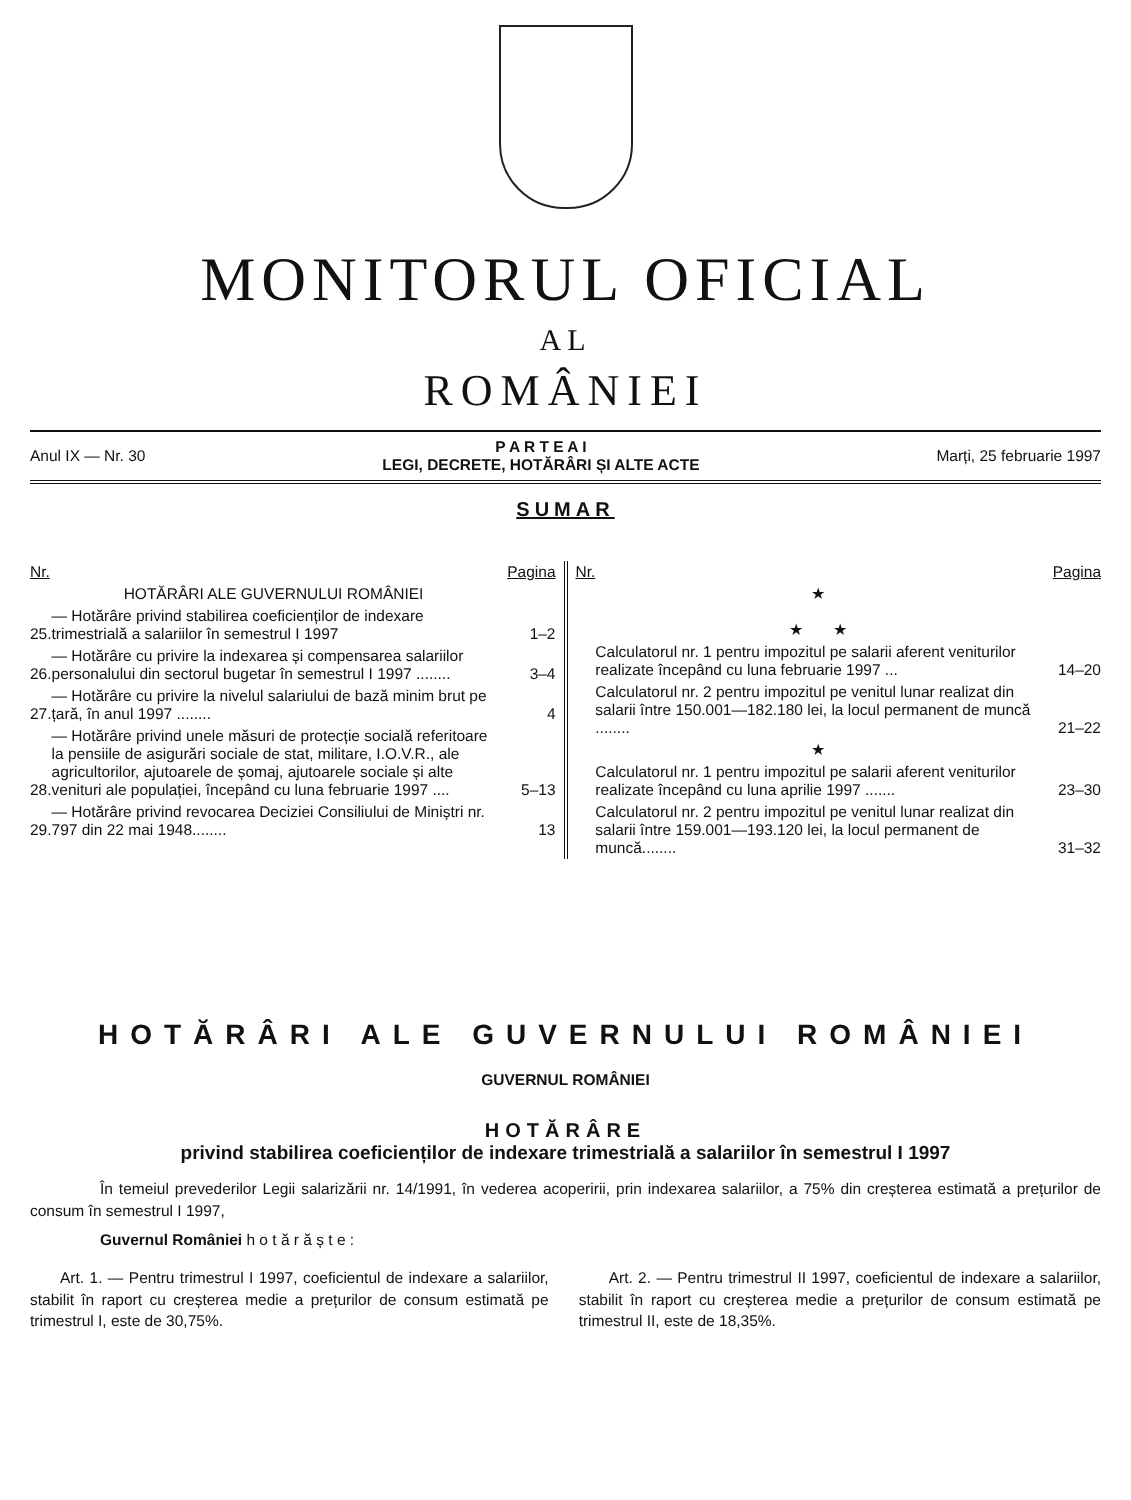MONITORUL OFICIAL
AL
ROMÂNIEI
Anul IX — Nr. 30 P A R T E A I
LEGI, DECRETE, HOTĂRÂRI ȘI ALTE ACTE Marți, 25 februarie 1997
SUMAR
| Nr. | | Pagina |
| --- | --- | --- |
| | HOTĂRÂRI ALE GUVERNULUI ROMÂNIEI | |
| 25. | — Hotărâre privind stabilirea coeficienților de indexare trimestrială a salariilor în semestrul I 1997 | 1–2 |
| 26. | — Hotărâre cu privire la indexarea și compensarea salariilor personalului din sectorul bugetar în semestrul I 1997 ........ | 3–4 |
| 27. | — Hotărâre cu privire la nivelul salariului de bază minim brut pe țară, în anul 1997 ........ | 4 |
| 28. | — Hotărâre privind unele măsuri de protecție socială referitoare la pensiile de asigurări sociale de stat, militare, I.O.V.R., ale agricultorilor, ajutoarele de șomaj, ajutoarele sociale și alte venituri ale populației, începând cu luna februarie 1997 .... | 5–13 |
| 29. | — Hotărâre privind revocarea Deciziei Consiliului de Miniștri nr. 797 din 22 mai 1948........ | 13 |
| Nr. | | Pagina |
| --- | --- | --- |
| | ★ ★ ★ | |
| | Calculatorul nr. 1 pentru impozitul pe salarii aferent veniturilor realizate începând cu luna februarie 1997 ... | 14–20 |
| | Calculatorul nr. 2 pentru impozitul pe venitul lunar realizat din salarii între 150.001—182.180 lei, la locul permanent de muncă ........ | 21–22 |
| | ★ | |
| | Calculatorul nr. 1 pentru impozitul pe salarii aferent veniturilor realizate începând cu luna aprilie 1997 ....... | 23–30 |
| | Calculatorul nr. 2 pentru impozitul pe venitul lunar realizat din salarii între 159.001—193.120 lei, la locul permanent de muncă........ | 31–32 |
HOTĂRÂRI ALE GUVERNULUI ROMÂNIEI
GUVERNUL ROMÂNIEI
HOTĂRÂRE
privind stabilirea coeficienților de indexare trimestrială a salariilor în semestrul I 1997
În temeiul prevederilor Legii salarizării nr. 14/1991, în vederea acoperirii, prin indexarea salariilor, a 75% din creșterea estimată a prețurilor de consum în semestrul I 1997,
Guvernul României h o t ă r ă ș t e :
Art. 1. — Pentru trimestrul I 1997, coeficientul de indexare a salariilor, stabilit în raport cu creșterea medie a prețurilor de consum estimată pe trimestrul I, este de 30,75%.
Art. 2. — Pentru trimestrul II 1997, coeficientul de indexare a salariilor, stabilit în raport cu creșterea medie a prețurilor de consum estimată pe trimestrul II, este de 18,35%.